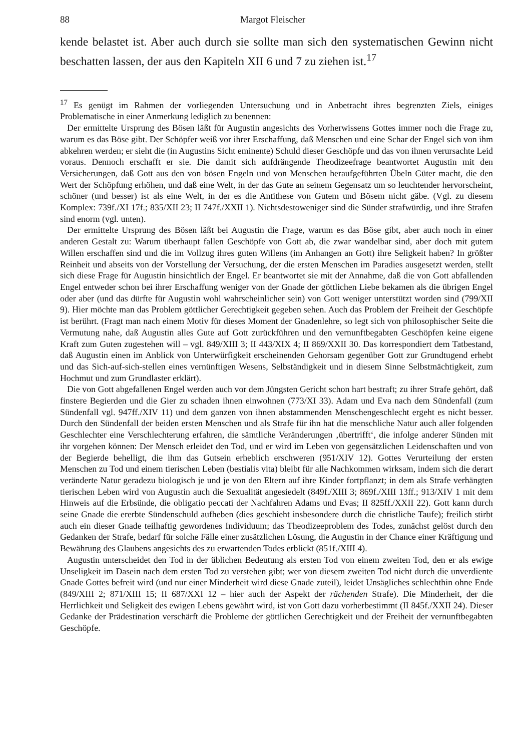88 Margot Fleischer
kende belastet ist. Aber auch durch sie sollte man sich den systematischen Gewinn nicht beschatten lassen, der aus den Kapiteln XII 6 und 7 zu ziehen ist.<sup>17</sup>
<sup>17</sup> Es genügt im Rahmen der vorliegenden Untersuchung und in Anbetracht ihres begrenzten Ziels, einiges Problematische in einer Anmerkung lediglich zu benennen:
Der ermittelte Ursprung des Bösen läßt für Augustin angesichts des Vorherwissens Gottes immer noch die Frage zu, warum es das Böse gibt. Der Schöpfer weiß vor ihrer Erschaffung, daß Menschen und eine Schar der Engel sich von ihm abkehren werden; er sieht die (in Augustins Sicht eminente) Schuld dieser Geschöpfe und das von ihnen verursachte Leid voraus. Dennoch erschafft er sie. Die damit sich aufdrängende Theodizeefrage beantwortet Augustin mit den Versicherungen, daß Gott aus den von bösen Engeln und von Menschen heraufgeführten Übeln Güter macht, die den Wert der Schöpfung erhöhen, und daß eine Welt, in der das Gute an seinem Gegensatz um so leuchtender hervorscheint, schöner (und besser) ist als eine Welt, in der es die Antithese von Gutem und Bösem nicht gäbe. (Vgl. zu diesem Komplex: 739f./XI 17f.; 835/XII 23; II 747f./XXII 1). Nichtsdestoweniger sind die Sünder strafwürdig, und ihre Strafen sind enorm (vgl. unten).
Der ermittelte Ursprung des Bösen läßt bei Augustin die Frage, warum es das Böse gibt, aber auch noch in einer anderen Gestalt zu: Warum überhaupt fallen Geschöpfe von Gott ab, die zwar wandelbar sind, aber doch mit gutem Willen erschaffen sind und die im Vollzug ihres guten Willens (im Anhangen an Gott) ihre Seligkeit haben? In größter Reinheit und abseits von der Vorstellung der Versuchung, der die ersten Menschen im Paradies ausgesetzt werden, stellt sich diese Frage für Augustin hinsichtlich der Engel. Er beantwortet sie mit der Annahme, daß die von Gott abfallenden Engel entweder schon bei ihrer Erschaffung weniger von der Gnade der göttlichen Liebe bekamen als die übrigen Engel oder aber (und das dürfte für Augustin wohl wahrscheinlicher sein) von Gott weniger unterstützt worden sind (799/XII 9). Hier möchte man das Problem göttlicher Gerechtigkeit gegeben sehen. Auch das Problem der Freiheit der Geschöpfe ist berührt. (Fragt man nach einem Motiv für dieses Moment der Gnadenlehre, so legt sich von philosophischer Seite die Vermutung nahe, daß Augustin alles Gute auf Gott zurückführen und den vernunftbegabten Geschöpfen keine eigene Kraft zum Guten zugestehen will – vgl. 849/XIII 3; II 443/XIX 4; II 869/XXII 30. Das korrespondiert dem Tatbestand, daß Augustin einen im Anblick von Unterwürfigkeit erscheinenden Gehorsam gegenüber Gott zur Grundtugend erhebt und das Sich-auf-sich-stellen eines vernünftigen Wesens, Selbständigkeit und in diesem Sinne Selbstmächtigkeit, zum Hochmut und zum Grundlaster erklärt).
Die von Gott abgefallenen Engel werden auch vor dem Jüngsten Gericht schon hart bestraft; zu ihrer Strafe gehört, daß finstere Begierden und die Gier zu schaden ihnen einwohnen (773/XI 33). Adam und Eva nach dem Sündenfall (zum Sündenfall vgl. 947ff./XIV 11) und dem ganzen von ihnen abstammenden Menschengeschlecht ergeht es nicht besser. Durch den Sündenfall der beiden ersten Menschen und als Strafe für ihn hat die menschliche Natur auch aller folgenden Geschlechter eine Verschlechterung erfahren, die sämtliche Veränderungen ‚übertrifft‘, die infolge anderer Sünden mit ihr vorgehen können: Der Mensch erleidet den Tod, und er wird im Leben von gegensätzlichen Leidenschaften und von der Begierde behelligt, die ihm das Gutsein erheblich erschweren (951/XIV 12). Gottes Verurteilung der ersten Menschen zu Tod und einem tierischen Leben (bestialis vita) bleibt für alle Nachkommen wirksam, indem sich die derart veränderte Natur geradezu biologisch je und je von den Eltern auf ihre Kinder fortpflanzt; in dem als Strafe verhängten tierischen Leben wird von Augustin auch die Sexualität angesiedelt (849f./XIII 3; 869f./XIII 13ff.; 913/XIV 1 mit dem Hinweis auf die Erbsünde, die obligatio peccati der Nachfahren Adams und Evas; II 825ff./XXII 22). Gott kann durch seine Gnade die ererbte Sündenschuld aufheben (dies geschieht insbesondere durch die christliche Taufe); freilich stirbt auch ein dieser Gnade teilhaftig gewordenes Individuum; das Theodizeeproblem des Todes, zunächst gelöst durch den Gedanken der Strafe, bedarf für solche Fälle einer zusätzlichen Lösung, die Augustin in der Chance einer Kräftigung und Bewährung des Glaubens angesichts des zu erwartenden Todes erblickt (851f./XIII 4).
Augustin unterscheidet den Tod in der üblichen Bedeutung als ersten Tod von einem zweiten Tod, den er als ewige Unseligkeit im Dasein nach dem ersten Tod zu verstehen gibt; wer von diesem zweiten Tod nicht durch die unverdiente Gnade Gottes befreit wird (und nur einer Minderheit wird diese Gnade zuteil), leidet Unsägliches schlechthin ohne Ende (849/XIII 2; 871/XIII 15; II 687/XXI 12 – hier auch der Aspekt der rächenden Strafe). Die Minderheit, der die Herrlichkeit und Seligkeit des ewigen Lebens gewährt wird, ist von Gott dazu vorherbestimmt (II 845f./XXII 24). Dieser Gedanke der Prädestination verschärft die Probleme der göttlichen Gerechtigkeit und der Freiheit der vernunftbegabten Geschöpfe.